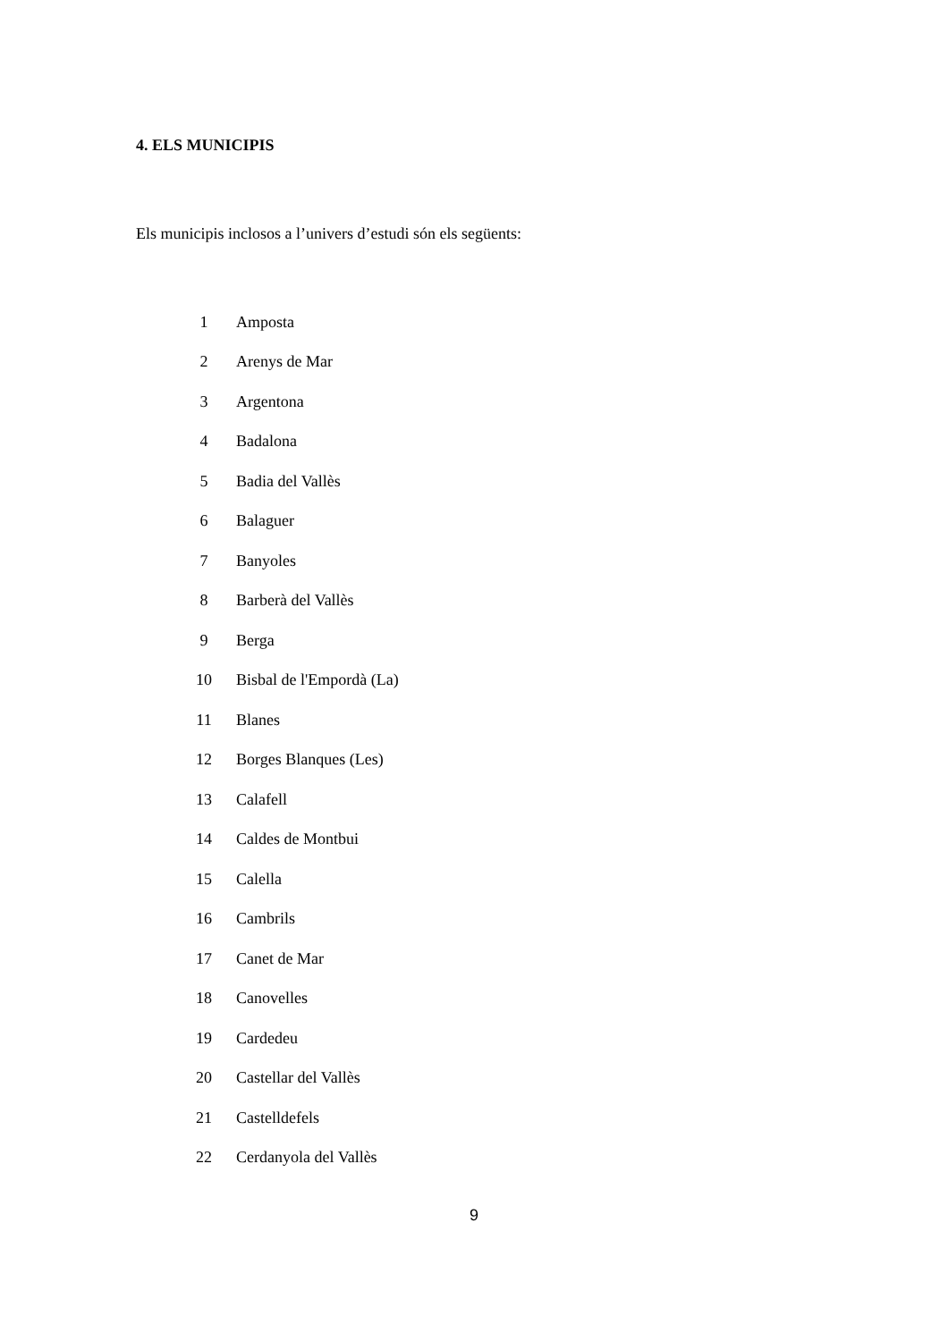4. ELS MUNICIPIS
Els municipis inclosos a l’univers d’estudi són els següents:
| 1 | Amposta |
| 2 | Arenys de Mar |
| 3 | Argentona |
| 4 | Badalona |
| 5 | Badia del Vallès |
| 6 | Balaguer |
| 7 | Banyoles |
| 8 | Barberà del Vallès |
| 9 | Berga |
| 10 | Bisbal de l'Empordà (La) |
| 11 | Blanes |
| 12 | Borges Blanques (Les) |
| 13 | Calafell |
| 14 | Caldes de Montbui |
| 15 | Calella |
| 16 | Cambrils |
| 17 | Canet de Mar |
| 18 | Canovelles |
| 19 | Cardedeu |
| 20 | Castellar del Vallès |
| 21 | Castelldefels |
| 22 | Cerdanyola del Vallès |
9